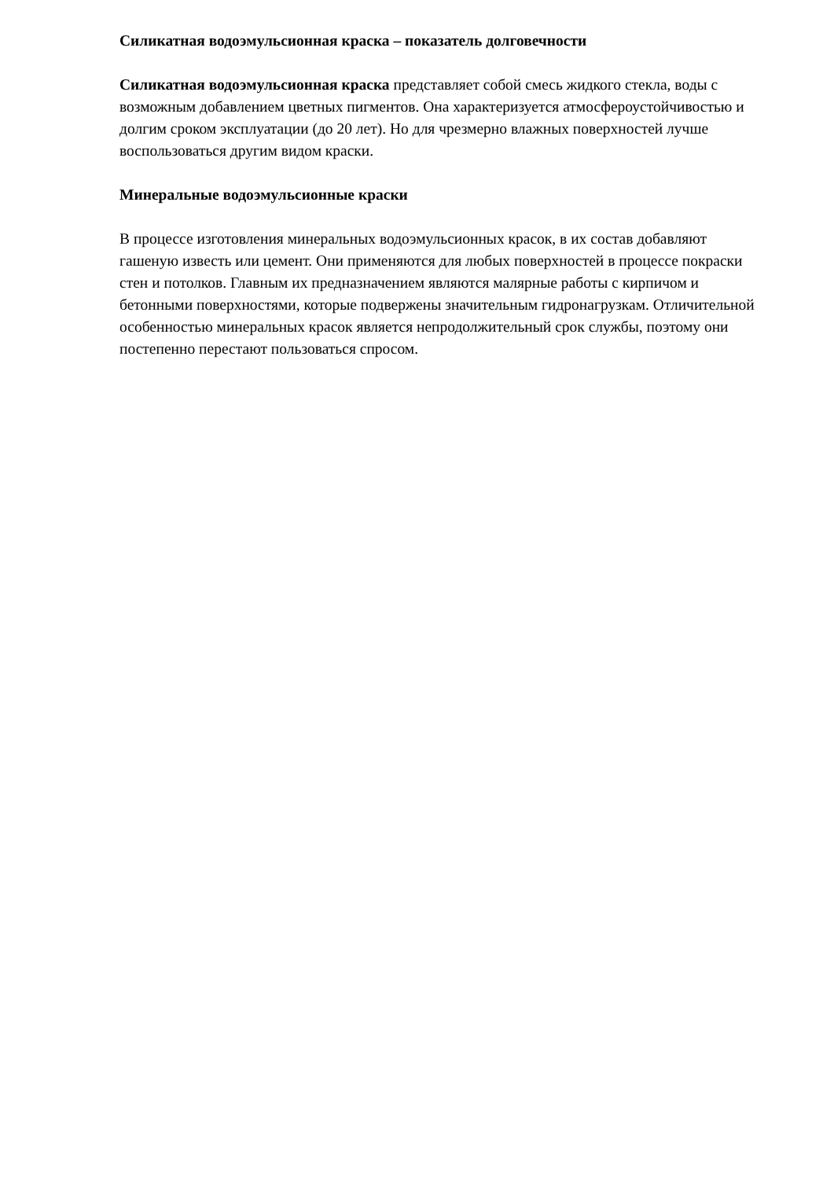Силикатная водоэмульсионная краска – показатель долговечности
Силикатная водоэмульсионная краска представляет собой смесь жидкого стекла, воды с возможным добавлением цветных пигментов. Она характеризуется атмосфероустойчивостью и долгим сроком эксплуатации (до 20 лет). Но для чрезмерно влажных поверхностей лучше воспользоваться другим видом краски.
Минеральные водоэмульсионные краски
В процессе изготовления минеральных водоэмульсионных красок, в их состав добавляют гашеную известь или цемент. Они применяются для любых поверхностей в процессе покраски стен и потолков. Главным их предназначением являются малярные работы с кирпичом и бетонными поверхностями, которые подвержены значительным гидронагрузкам. Отличительной особенностью минеральных красок является непродолжительный срок службы, поэтому они постепенно перестают пользоваться спросом.